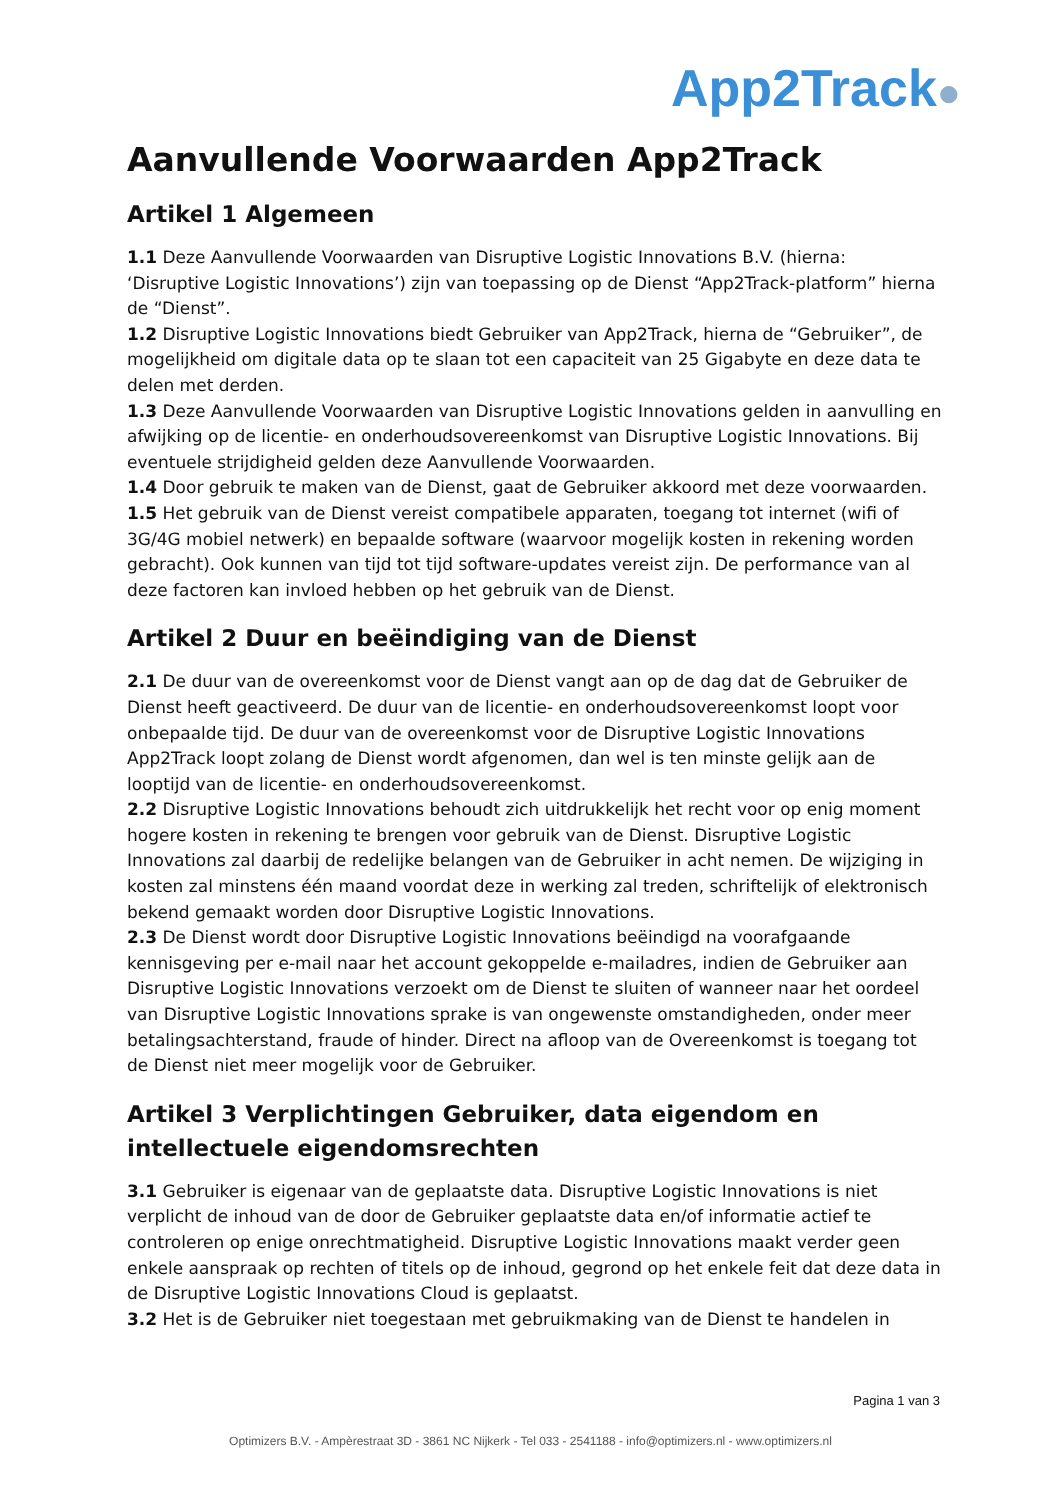App2Track●
Aanvullende Voorwaarden App2Track
Artikel 1 Algemeen
1.1 Deze Aanvullende Voorwaarden van Disruptive Logistic Innovations B.V. (hierna: ‘Disruptive Logistic Innovations’) zijn van toepassing op de Dienst “App2Track-platform” hierna de “Dienst”.
1.2 Disruptive Logistic Innovations biedt Gebruiker van App2Track, hierna de “Gebruiker”, de mogelijkheid om digitale data op te slaan tot een capaciteit van 25 Gigabyte en deze data te delen met derden.
1.3 Deze Aanvullende Voorwaarden van Disruptive Logistic Innovations gelden in aanvulling en afwijking op de licentie- en onderhoudsovereenkomst van Disruptive Logistic Innovations. Bij eventuele strijdigheid gelden deze Aanvullende Voorwaarden.
1.4 Door gebruik te maken van de Dienst, gaat de Gebruiker akkoord met deze voorwaarden.
1.5 Het gebruik van de Dienst vereist compatibele apparaten, toegang tot internet (wifi of 3G/4G mobiel netwerk) en bepaalde software (waarvoor mogelijk kosten in rekening worden gebracht). Ook kunnen van tijd tot tijd software-updates vereist zijn. De performance van al deze factoren kan invloed hebben op het gebruik van de Dienst.
Artikel 2 Duur en beëindiging van de Dienst
2.1 De duur van de overeenkomst voor de Dienst vangt aan op de dag dat de Gebruiker de Dienst heeft geactiveerd. De duur van de licentie- en onderhoudsovereenkomst loopt voor onbepaalde tijd. De duur van de overeenkomst voor de Disruptive Logistic Innovations App2Track loopt zolang de Dienst wordt afgenomen, dan wel is ten minste gelijk aan de looptijd van de licentie- en onderhoudsovereenkomst.
2.2 Disruptive Logistic Innovations behoudt zich uitdrukkelijk het recht voor op enig moment hogere kosten in rekening te brengen voor gebruik van de Dienst. Disruptive Logistic Innovations zal daarbij de redelijke belangen van de Gebruiker in acht nemen. De wijziging in kosten zal minstens één maand voordat deze in werking zal treden, schriftelijk of elektronisch bekend gemaakt worden door Disruptive Logistic Innovations.
2.3 De Dienst wordt door Disruptive Logistic Innovations beëindigd na voorafgaande kennisgeving per e-mail naar het account gekoppelde e-mailadres, indien de Gebruiker aan Disruptive Logistic Innovations verzoekt om de Dienst te sluiten of wanneer naar het oordeel van Disruptive Logistic Innovations sprake is van ongewenste omstandigheden, onder meer betalingsachterstand, fraude of hinder. Direct na afloop van de Overeenkomst is toegang tot de Dienst niet meer mogelijk voor de Gebruiker.
Artikel 3 Verplichtingen Gebruiker, data eigendom en intellectuele eigendomsrechten
3.1 Gebruiker is eigenaar van de geplaatste data. Disruptive Logistic Innovations is niet verplicht de inhoud van de door de Gebruiker geplaatste data en/of informatie actief te controleren op enige onrechtmatigheid. Disruptive Logistic Innovations maakt verder geen enkele aanspraak op rechten of titels op de inhoud, gegrond op het enkele feit dat deze data in de Disruptive Logistic Innovations Cloud is geplaatst.
3.2 Het is de Gebruiker niet toegestaan met gebruikmaking van de Dienst te handelen in
Pagina 1 van 3
Optimizers B.V. - Ampèrestraat 3D - 3861 NC Nijkerk - Tel 033 - 2541188 - info@optimizers.nl - www.optimizers.nl